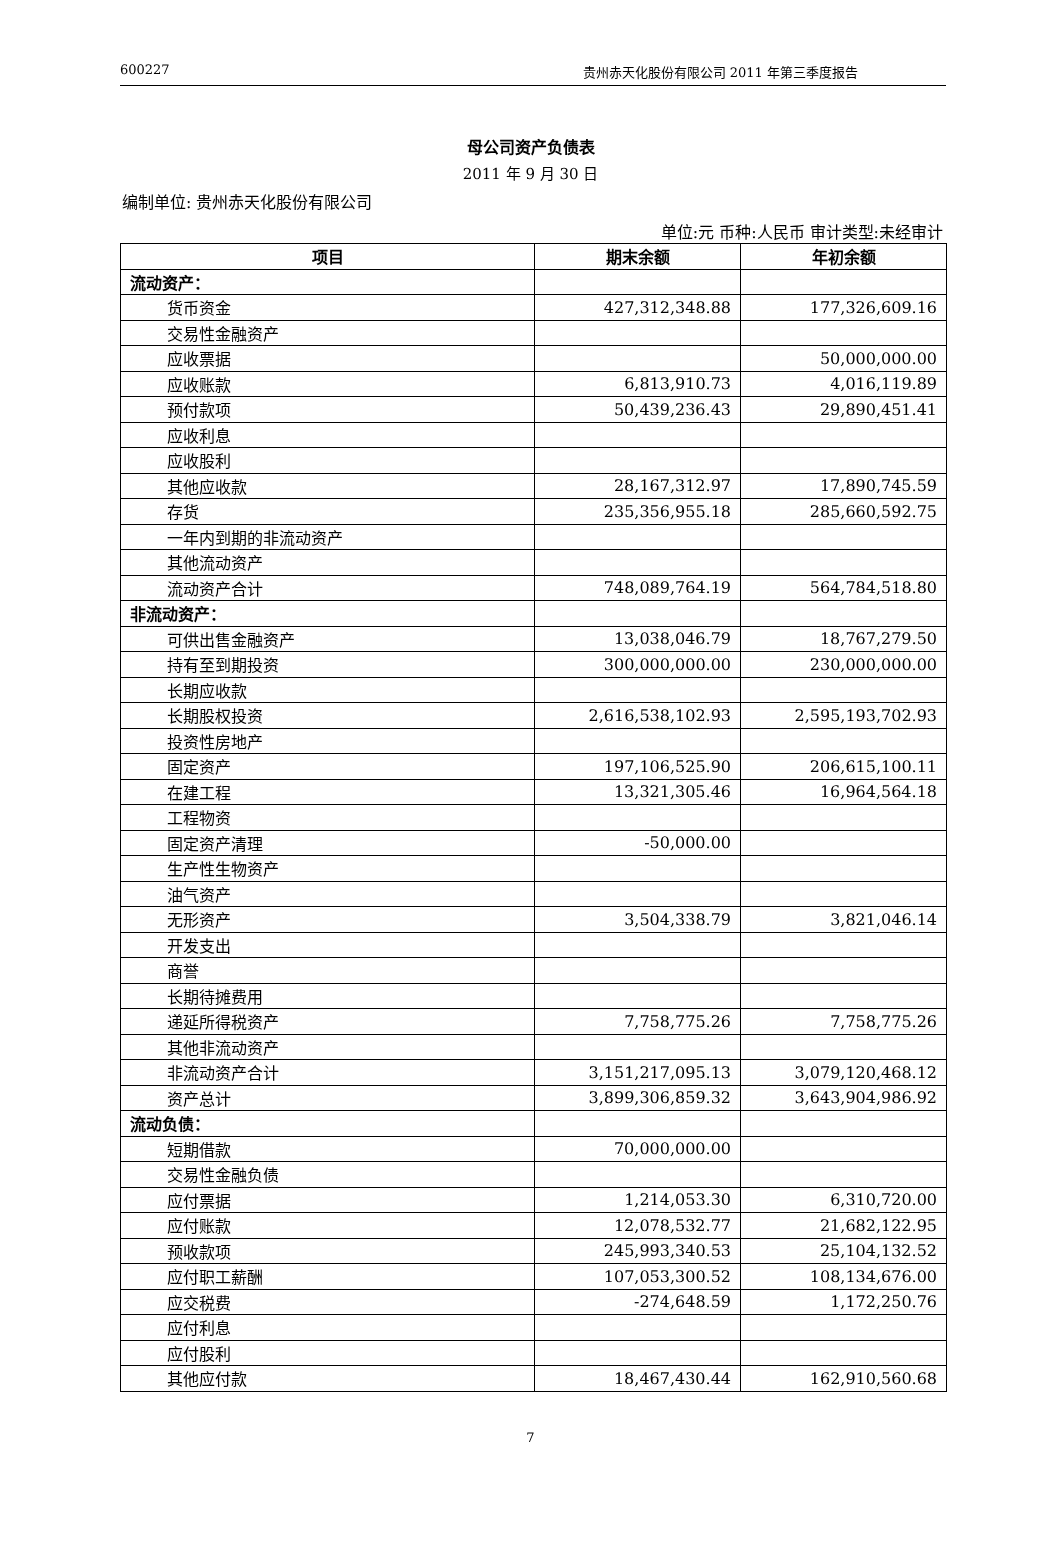600227 贵州赤天化股份有限公司 2011 年第三季度报告
母公司资产负债表
2011 年 9 月 30 日
编制单位: 贵州赤天化股份有限公司
单位:元 币种:人民币 审计类型:未经审计
| 项目 | 期末余额 | 年初余额 |
| --- | --- | --- |
| 流动资产： | | |
| 货币资金 | 427,312,348.88 | 177,326,609.16 |
| 交易性金融资产 | | |
| 应收票据 | | 50,000,000.00 |
| 应收账款 | 6,813,910.73 | 4,016,119.89 |
| 预付款项 | 50,439,236.43 | 29,890,451.41 |
| 应收利息 | | |
| 应收股利 | | |
| 其他应收款 | 28,167,312.97 | 17,890,745.59 |
| 存货 | 235,356,955.18 | 285,660,592.75 |
| 一年内到期的非流动资产 | | |
| 其他流动资产 | | |
| 流动资产合计 | 748,089,764.19 | 564,784,518.80 |
| 非流动资产： | | |
| 可供出售金融资产 | 13,038,046.79 | 18,767,279.50 |
| 持有至到期投资 | 300,000,000.00 | 230,000,000.00 |
| 长期应收款 | | |
| 长期股权投资 | 2,616,538,102.93 | 2,595,193,702.93 |
| 投资性房地产 | | |
| 固定资产 | 197,106,525.90 | 206,615,100.11 |
| 在建工程 | 13,321,305.46 | 16,964,564.18 |
| 工程物资 | | |
| 固定资产清理 | -50,000.00 | |
| 生产性生物资产 | | |
| 油气资产 | | |
| 无形资产 | 3,504,338.79 | 3,821,046.14 |
| 开发支出 | | |
| 商誉 | | |
| 长期待摊费用 | | |
| 递延所得税资产 | 7,758,775.26 | 7,758,775.26 |
| 其他非流动资产 | | |
| 非流动资产合计 | 3,151,217,095.13 | 3,079,120,468.12 |
| 资产总计 | 3,899,306,859.32 | 3,643,904,986.92 |
| 流动负债： | | |
| 短期借款 | 70,000,000.00 | |
| 交易性金融负债 | | |
| 应付票据 | 1,214,053.30 | 6,310,720.00 |
| 应付账款 | 12,078,532.77 | 21,682,122.95 |
| 预收款项 | 245,993,340.53 | 25,104,132.52 |
| 应付职工薪酬 | 107,053,300.52 | 108,134,676.00 |
| 应交税费 | -274,648.59 | 1,172,250.76 |
| 应付利息 | | |
| 应付股利 | | |
| 其他应付款 | 18,467,430.44 | 162,910,560.68 |
7